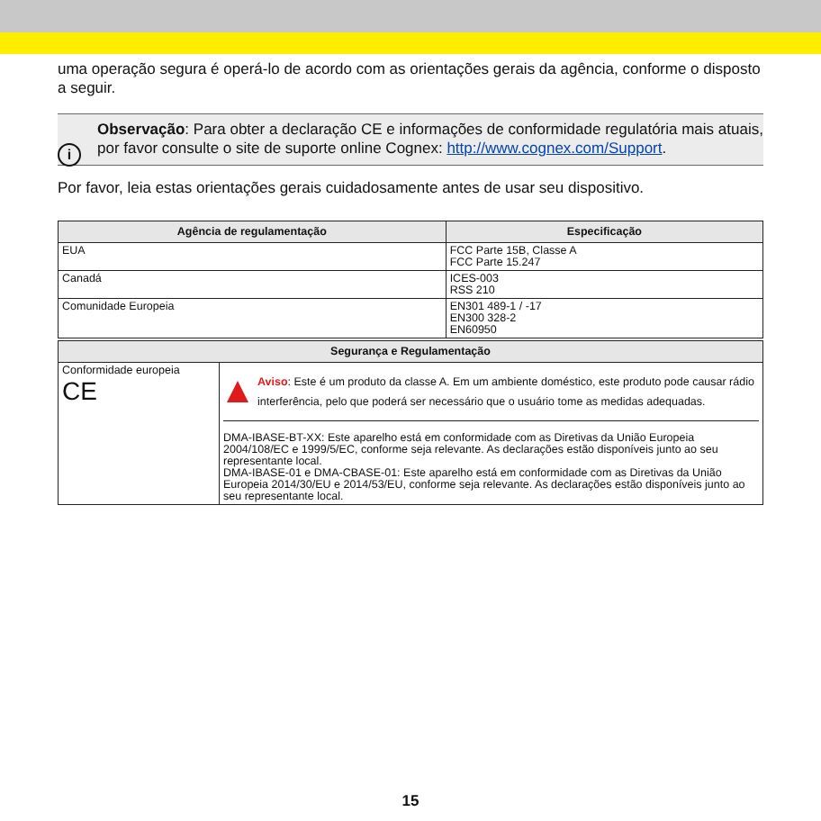uma operação segura é operá-lo de acordo com as orientações gerais da agência, conforme o disposto a seguir.
i
Observação: Para obter a declaração CE e informações de conformidade regulatória mais atuais, por favor consulte o site de suporte online Cognex: http://www.cognex.com/Support.
Por favor, leia estas orientações gerais cuidadosamente antes de usar seu dispositivo.
| Agência de regulamentação | Especificação |
| --- | --- |
| EUA | FCC Parte 15B, Classe A FCC Parte 15.247 |
| Canadá | ICES-003 RSS 210 |
| Comunidade Europeia | EN301 489-1 / -17 EN300 328-2 EN60950 |
| Segurança e Regulamentação | |
| --- | --- |
| Conformidade europeia CE | Aviso : Este é um produto da classe A. Em um ambiente doméstico, este produto pode causar rádio interferência, pelo que poderá ser necessário que o usuário tome as medidas adequadas. DMA-IBASE-BT-XX: Este aparelho está em conformidade com as Diretivas da União Europeia 2004/108/EC e 1999/5/EC, conforme seja relevante. As declarações estão disponíveis junto ao seu representante local. DMA-IBASE-01 e DMA-CBASE-01: Este aparelho está em conformidade com as Diretivas da União Europeia 2014/30/EU e 2014/53/EU, conforme seja relevante. As declarações estão disponíveis junto ao seu representante local. |
15